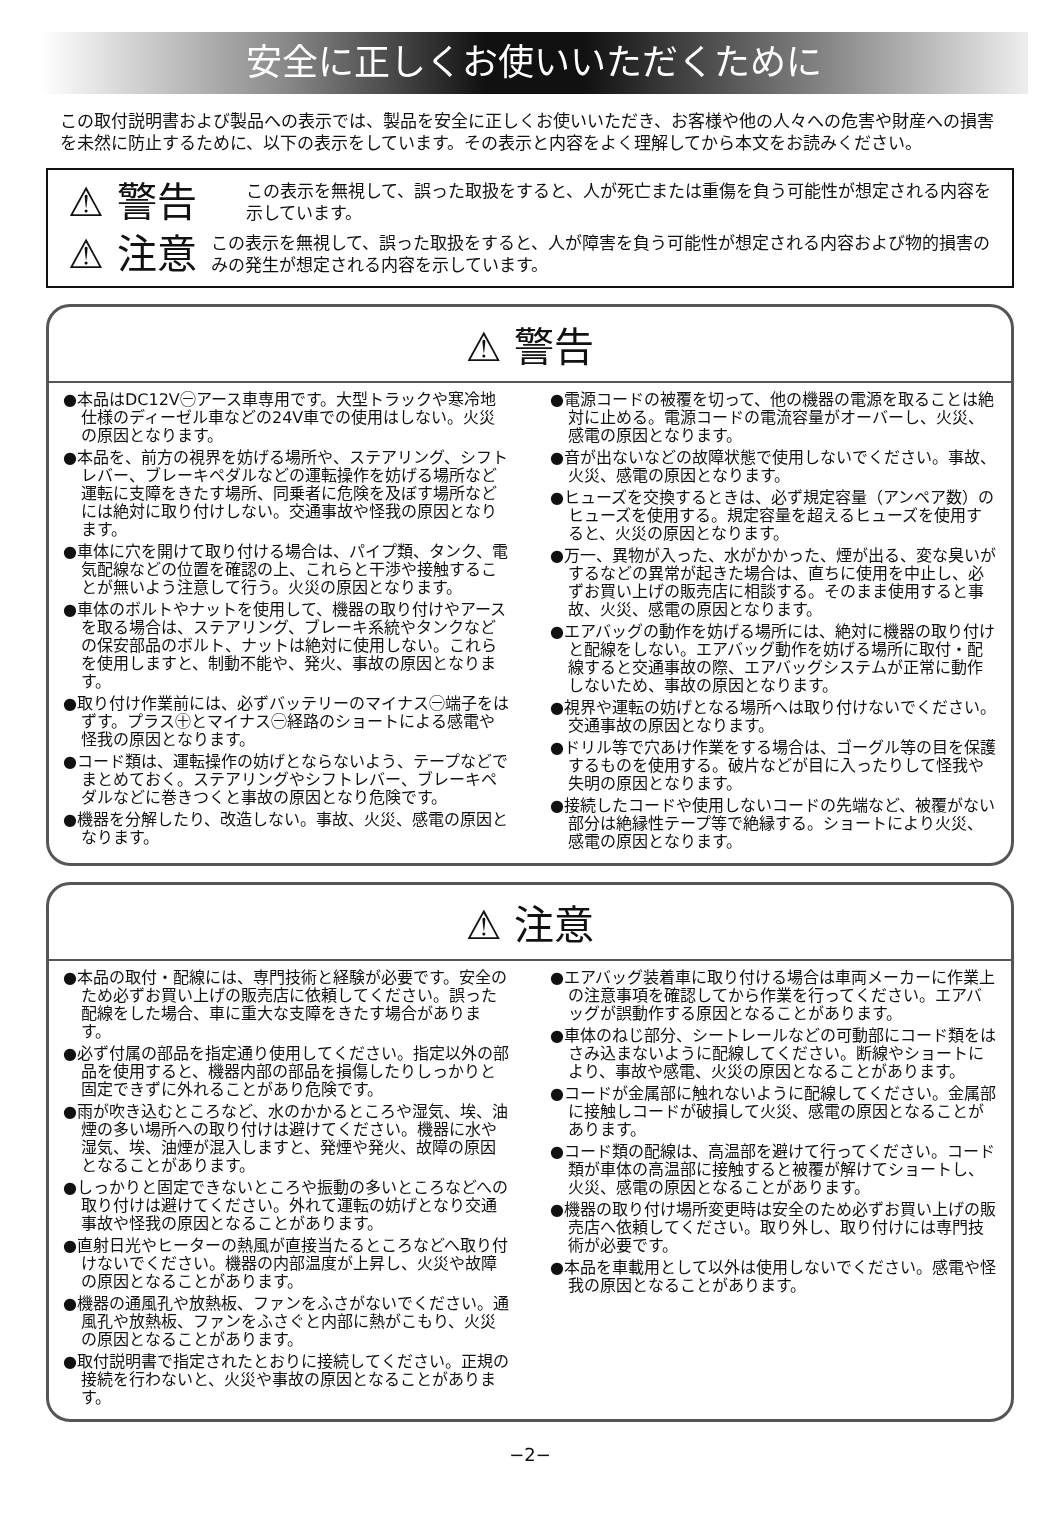安全に正しくお使いいただくために
この取付説明書および製品への表示では、製品を安全に正しくお使いいただき、お客様や他の人々への危害や財産への損害を未然に防止するために、以下の表示をしています。その表示と内容をよく理解してから本文をお読みください。
⚠ 警告
この表示を無視して、誤った取扱をすると、人が死亡または重傷を負う可能性が想定される内容を示しています。
⚠ 注意
この表示を無視して、誤った取扱をすると、人が障害を負う可能性が想定される内容および物的損害のみの発生が想定される内容を示しています。
⚠ 警告
●本品はDC12V㊀アース車専用です。大型トラックや寒冷地仕様のディーゼル車などの24V車での使用はしない。火災の原因となります。
●本品を、前方の視界を妨げる場所や、ステアリング、シフトレバー、ブレーキペダルなどの運転操作を妨げる場所など運転に支障をきたす場所、同乗者に危険を及ぼす場所などには絶対に取り付けしない。交通事故や怪我の原因となります。
●車体に穴を開けて取り付ける場合は、パイプ類、タンク、電気配線などの位置を確認の上、これらと干渉や接触することが無いよう注意して行う。火災の原因となります。
●車体のボルトやナットを使用して、機器の取り付けやアースを取る場合は、ステアリング、ブレーキ系統やタンクなどの保安部品のボルト、ナットは絶対に使用しない。これらを使用しますと、制動不能や、発火、事故の原因となります。
●取り付け作業前には、必ずバッテリーのマイナス㊀端子をはずす。プラス㊉とマイナス㊀経路のショートによる感電や怪我の原因となります。
●コード類は、運転操作の妨げとならないよう、テープなどでまとめておく。ステアリングやシフトレバー、ブレーキペダルなどに巻きつくと事故の原因となり危険です。
●機器を分解したり、改造しない。事故、火災、感電の原因となります。
●電源コードの被覆を切って、他の機器の電源を取ることは絶対に止める。電源コードの電流容量がオーバーし、火災、感電の原因となります。
●音が出ないなどの故障状態で使用しないでください。事故、火災、感電の原因となります。
●ヒューズを交換するときは、必ず規定容量（アンペア数）のヒューズを使用する。規定容量を超えるヒューズを使用すると、火災の原因となります。
●万一、異物が入った、水がかかった、煙が出る、変な臭いがするなどの異常が起きた場合は、直ちに使用を中止し、必ずお買い上げの販売店に相談する。そのまま使用すると事故、火災、感電の原因となります。
●エアバッグの動作を妨げる場所には、絶対に機器の取り付けと配線をしない。エアバッグ動作を妨げる場所に取付・配線すると交通事故の際、エアバッグシステムが正常に動作しないため、事故の原因となります。
●視界や運転の妨げとなる場所へは取り付けないでください。交通事故の原因となります。
●ドリル等で穴あけ作業をする場合は、ゴーグル等の目を保護するものを使用する。破片などが目に入ったりして怪我や失明の原因となります。
●接続したコードや使用しないコードの先端など、被覆がない部分は絶縁性テープ等で絶縁する。ショートにより火災、感電の原因となります。
⚠ 注意
●本品の取付・配線には、専門技術と経験が必要です。安全のため必ずお買い上げの販売店に依頼してください。誤った配線をした場合、車に重大な支障をきたす場合があります。
●必ず付属の部品を指定通り使用してください。指定以外の部品を使用すると、機器内部の部品を損傷したりしっかりと固定できずに外れることがあり危険です。
●雨が吹き込むところなど、水のかかるところや湿気、埃、油煙の多い場所への取り付けは避けてください。機器に水や湿気、埃、油煙が混入しますと、発煙や発火、故障の原因となることがあります。
●しっかりと固定できないところや振動の多いところなどへの取り付けは避けてください。外れて運転の妨げとなり交通事故や怪我の原因となることがあります。
●直射日光やヒーターの熱風が直接当たるところなどへ取り付けないでください。機器の内部温度が上昇し、火災や故障の原因となることがあります。
●機器の通風孔や放熱板、ファンをふさがないでください。通風孔や放熱板、ファンをふさぐと内部に熱がこもり、火災の原因となることがあります。
●取付説明書で指定されたとおりに接続してください。正規の接続を行わないと、火災や事故の原因となることがあります。
●エアバッグ装着車に取り付ける場合は車両メーカーに作業上の注意事項を確認してから作業を行ってください。エアバッグが誤動作する原因となることがあります。
●車体のねじ部分、シートレールなどの可動部にコード類をはさみ込まないように配線してください。断線やショートにより、事故や感電、火災の原因となることがあります。
●コードが金属部に触れないように配線してください。金属部に接触しコードが破損して火災、感電の原因となることがあります。
●コード類の配線は、高温部を避けて行ってください。コード類が車体の高温部に接触すると被覆が解けてショートし、火災、感電の原因となることがあります。
●機器の取り付け場所変更時は安全のため必ずお買い上げの販売店へ依頼してください。取り外し、取り付けには専門技術が必要です。
●本品を車載用として以外は使用しないでください。感電や怪我の原因となることがあります。
−2−